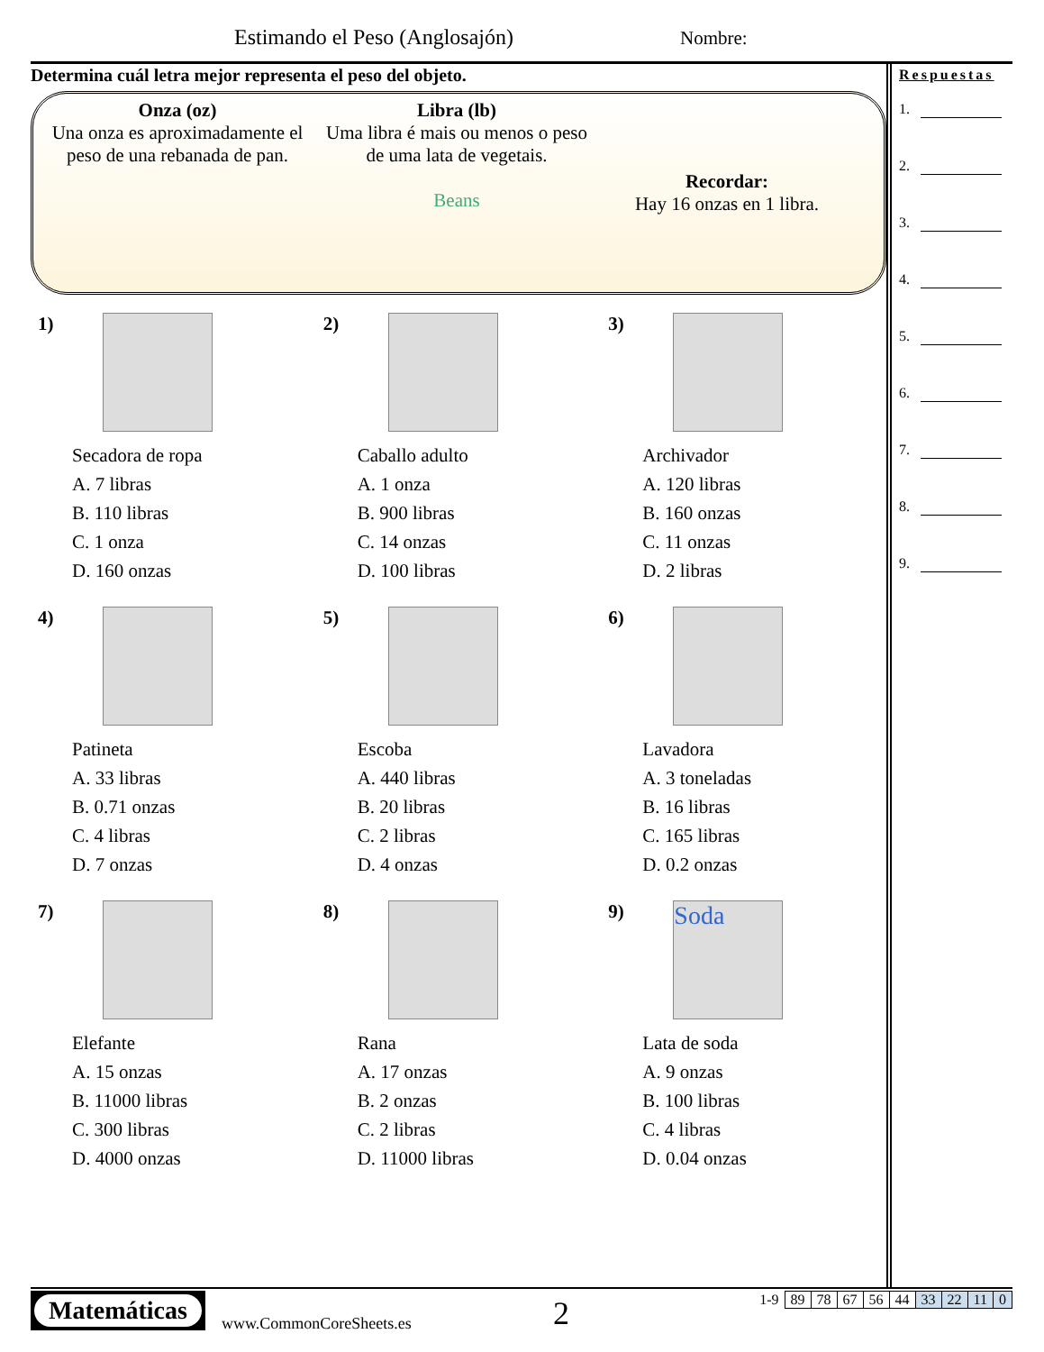Estimando el Peso (Anglosajón) Nombre:
Determina cuál letra mejor representa el peso del objeto.
Onza (oz)
Una onza es aproximadamente el peso de una rebanada de pan.
Libra (lb)
Uma libra é mais ou menos o peso de uma lata de vegetais.
Beans
Recordar:
Hay 16 onzas en 1 libra.
1)
Secadora de ropa
A. 7 libras
B. 110 libras
C. 1 onza
D. 160 onzas
2)
Caballo adulto
A. 1 onza
B. 900 libras
C. 14 onzas
D. 100 libras
3)
Archivador
A. 120 libras
B. 160 onzas
C. 11 onzas
D. 2 libras
4)
Patineta
A. 33 libras
B. 0.71 onzas
C. 4 libras
D. 7 onzas
5)
Escoba
A. 440 libras
B. 20 libras
C. 2 libras
D. 4 onzas
6)
Lavadora
A. 3 toneladas
B. 16 libras
C. 165 libras
D. 0.2 onzas
7)
Elefante
A. 15 onzas
B. 11000 libras
C. 300 libras
D. 4000 onzas
8)
Rana
A. 17 onzas
B. 2 onzas
C. 2 libras
D. 11000 libras
9)
Soda
Lata de soda
A. 9 onzas
B. 100 libras
C. 4 libras
D. 0.04 onzas
Respuestas
1.
2.
3.
4.
5.
6.
7.
8.
9.
Matemáticas
www.CommonCoreSheets.es 2
| 1-9 | 89 | 78 | 67 | 56 | 44 | 33 | 22 | 11 | 0 |